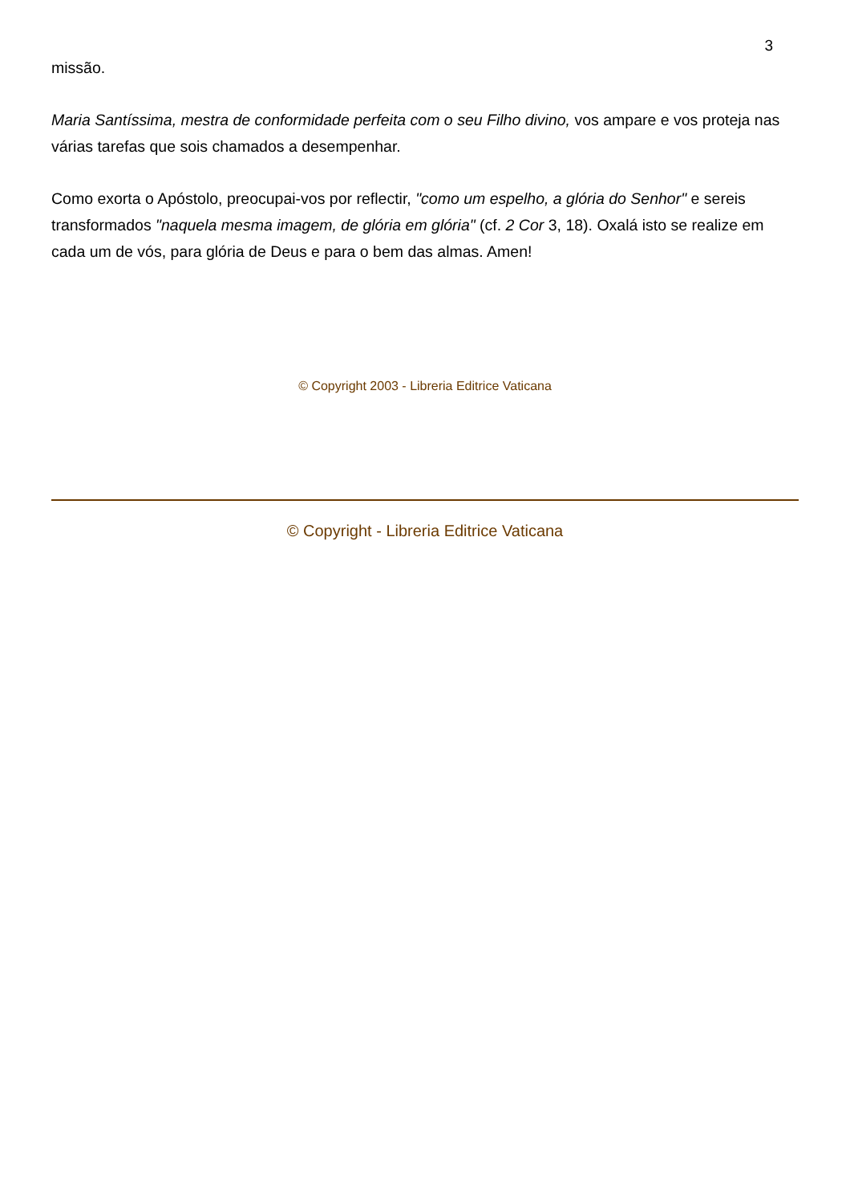3
missão.
Maria Santíssima, mestra de conformidade perfeita com o seu Filho divino, vos ampare e vos proteja nas várias tarefas que sois chamados a desempenhar.
Como exorta o Apóstolo, preocupai-vos por reflectir, "como um espelho, a glória do Senhor" e sereis transformados "naquela mesma imagem, de glória em glória" (cf. 2 Cor 3, 18). Oxalá isto se realize em cada um de vós, para glória de Deus e para o bem das almas. Amen!
© Copyright 2003 - Libreria Editrice Vaticana
© Copyright - Libreria Editrice Vaticana